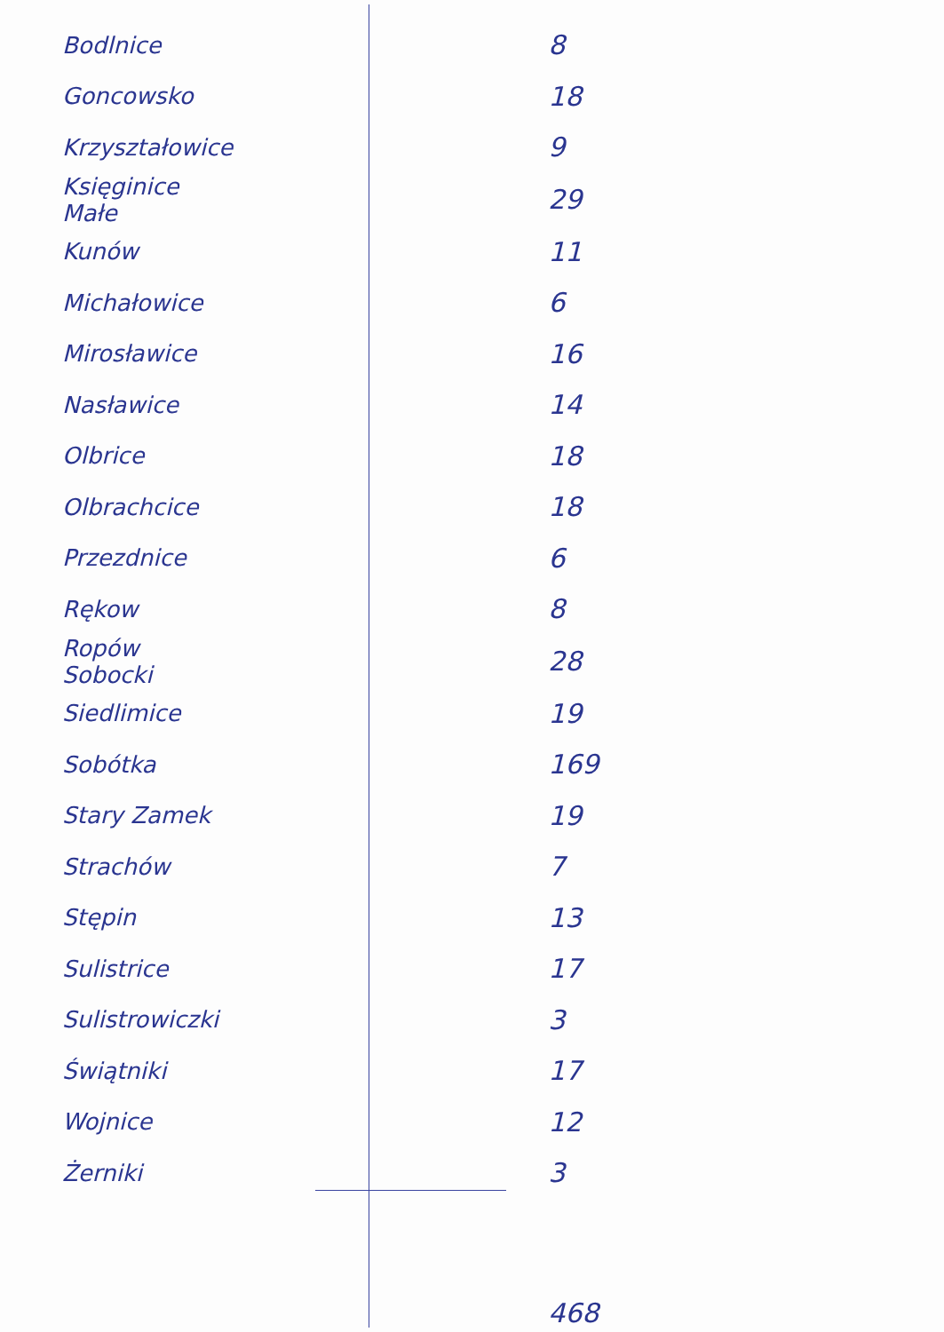| Bodlnice | 8 |
| Goncowsko | 18 |
| Krzyształowice | 9 |
| Księginice Małe | 29 |
| Kunów | 11 |
| Michałowice | 6 |
| Mirosławice | 16 |
| Nasławice | 14 |
| Olbrice | 18 |
| Olbrachcice | 18 |
| Przezdnice | 6 |
| Rękow | 8 |
| Ropów Sobocki | 28 |
| Siedlimice | 19 |
| Sobótka | 169 |
| Stary Zamek | 19 |
| Strachów | 7 |
| Stępin | 13 |
| Sulistrice | 17 |
| Sulistrowiczki | 3 |
| Świątniki | 17 |
| Wojnice | 12 |
| Żerniki | 3 |
| | 468 |